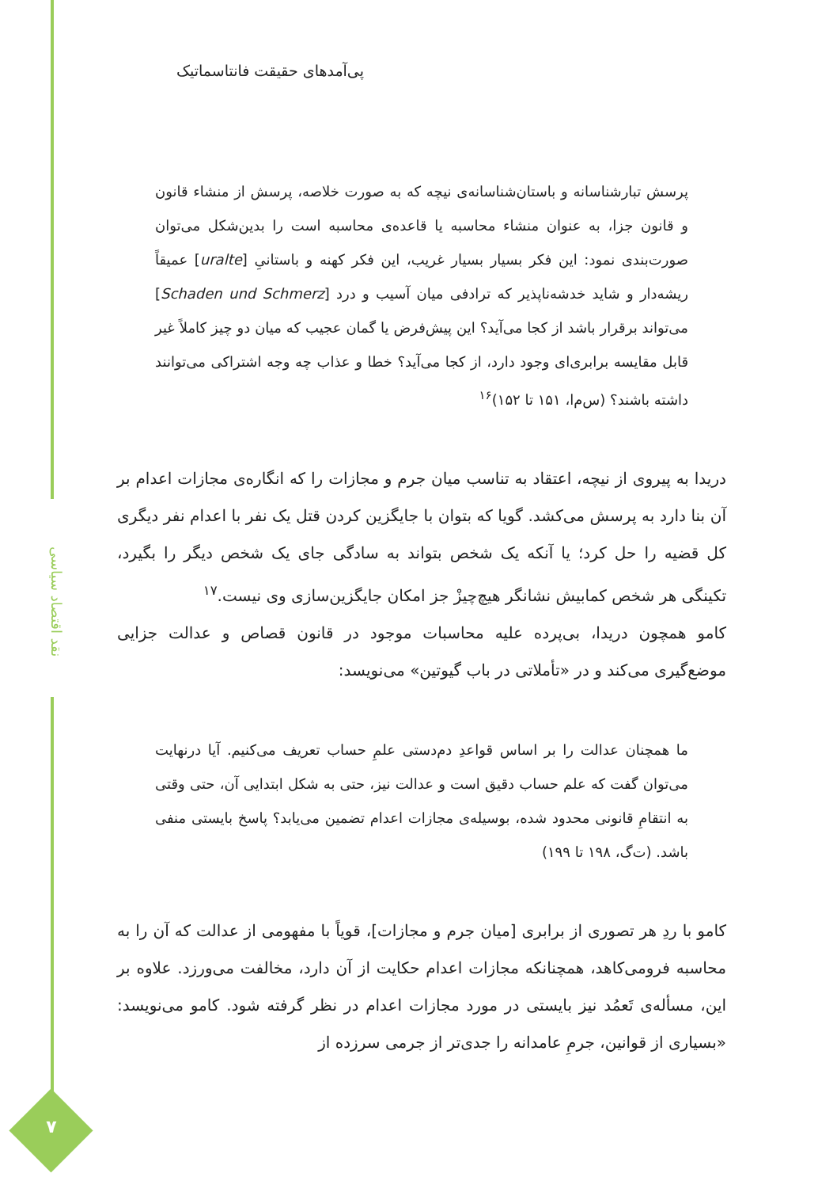نقد اقتصاد سیاسی
۷
پی‌آمدهای حقیقت فانتاسماتیک
پرسش تبارشناسانه و باستان‌شناسانه‌ی نیچه که به صورت خلاصه، پرسش از منشاء قانون و قانون جزا، به عنوان منشاء محاسبه یا قاعده‌ی محاسبه است را بدین‌شکل می‌توان صورت‌بندی نمود: این فکر بسیار بسیار غریب، این فکر کهنه و باستانیِ [uralte] عمیقاً ریشه‌دار و شاید خدشه‌ناپذیر که ترادفی میان آسیب و درد [Schaden und Schmerz] می‌تواند برقرار باشد از کجا می‌آید؟ این پیش‌فرض یا گمان عجیب که میان دو چیز کاملاً غیر قابل مقایسه برابری‌ای وجود دارد، از کجا می‌آید؟ خطا و عذاب چه وجه اشتراکی می‌توانند داشته باشند؟ (س‌م‌ا، ۱۵۱ تا ۱۵۲)<sup>۱۶</sup>
دریدا به پیروی از نیچه، اعتقاد به تناسب میان جرم و مجازات را که انگاره‌ی مجازات اعدام بر آن بنا دارد به پرسش می‌کشد. گویا که بتوان با جایگزین کردن قتل یک نفر با اعدام نفر دیگری کل قضیه را حل کرد؛ یا آنکه یک شخص بتواند به سادگی جای یک شخص دیگر را بگیرد، تکینگی هر شخص کمابیش نشانگر هیچ‌چیزْ جز امکان جایگزین‌سازی وی نیست.<sup>۱۷</sup>
کامو همچون دریدا، بی‌پرده علیه محاسبات موجود در قانون قصاص و عدالت جزایی موضع‌گیری می‌کند و در «تأملاتی در باب گیوتین» می‌نویسد:
ما همچنان عدالت را بر اساس قواعدِ دم‌دستی علمِ حساب تعریف می‌کنیم. آیا درنهایت می‌توان گفت که علم حساب دقیق است و عدالت نیز، حتی به شکل ابتدایی آن، حتی وقتی به انتقامِ قانونی محدود شده، بوسیله‌ی مجازات اعدام تضمین می‌یابد؟ پاسخ بایستی منفی باشد. (ت‌گ، ۱۹۸ تا ۱۹۹)
کامو با ردِ هر تصوری از برابری [میان جرم و مجازات]، قویاً با مفهومی از عدالت که آن را به محاسبه فرومی‌کاهد، همچنانکه مجازات اعدام حکایت از آن دارد، مخالفت می‌ورزد. علاوه بر این، مسأله‌ی تَعمُد نیز بایستی در مورد مجازات اعدام در نظر گرفته شود. کامو می‌نویسد: «بسیاری از قوانین، جرمِ عامدانه را جدی‌تر از جرمی سرزده از